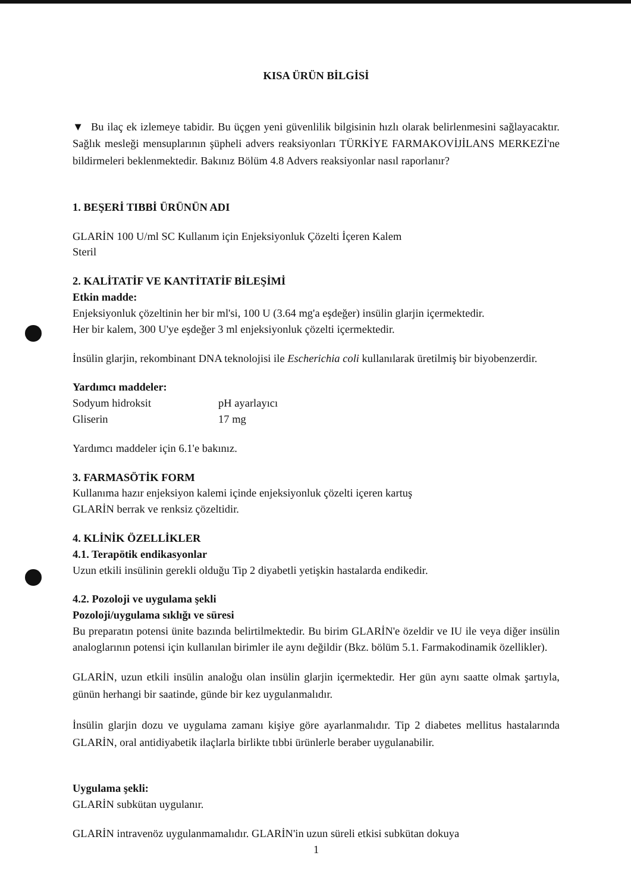KISA ÜRÜN BİLGİSİ
▼ Bu ilaç ek izlemeye tabidir. Bu üçgen yeni güvenlilik bilgisinin hızlı olarak belirlenmesini sağlayacaktır. Sağlık mesleği mensuplarının şüpheli advers reaksiyonları TÜRKİYE FARMAKOVİJİLANS MERKEZİ'ne bildirmeleri beklenmektedir. Bakınız Bölüm 4.8 Advers reaksiyonlar nasıl raporlanır?
1. BEŞERİ TIBBİ ÜRÜNÜN ADI
GLARİN 100 U/ml SC Kullanım için Enjeksiyonluk Çözelti İçeren Kalem
Steril
2. KALİTATİF VE KANTİTATİF BİLEŞİMİ
Etkin madde:
Enjeksiyonluk çözeltinin her bir ml'si, 100 U (3.64 mg'a eşdeğer) insülin glarjin içermektedir.
Her bir kalem, 300 U'ye eşdeğer 3 ml enjeksiyonluk çözelti içermektedir.
İnsülin glarjin, rekombinant DNA teknolojisi ile Escherichia coli kullanılarak üretilmiş bir biyobenzerdir.
Yardımcı maddeler:
| Sodyum hidroksit | pH ayarlayıcı |
| Gliserin | 17 mg |
Yardımcı maddeler için 6.1'e bakınız.
3. FARMASÖTİK FORM
Kullanıma hazır enjeksiyon kalemi içinde enjeksiyonluk çözelti içeren kartuş
GLARİN berrak ve renksiz çözeltidir.
4. KLİNİK ÖZELLİKLER
4.1. Terapötik endikasyonlar
Uzun etkili insülinin gerekli olduğu Tip 2 diyabetli yetişkin hastalarda endikedir.
4.2. Pozoloji ve uygulama şekli
Pozoloji/uygulama sıklığı ve süresi
Bu preparatın potensi ünite bazında belirtilmektedir. Bu birim GLARİN'e özeldir ve IU ile veya diğer insülin analoglarının potensi için kullanılan birimler ile aynı değildir (Bkz. bölüm 5.1. Farmakodinamik özellikler).
GLARİN, uzun etkili insülin analoğu olan insülin glarjin içermektedir. Her gün aynı saatte olmak şartıyla, günün herhangi bir saatinde, günde bir kez uygulanmalıdır.
İnsülin glarjin dozu ve uygulama zamanı kişiye göre ayarlanmalıdır. Tip 2 diabetes mellitus hastalarında GLARİN, oral antidiyabetik ilaçlarla birlikte tıbbi ürünlerle beraber uygulanabilir.
Uygulama şekli:
GLARİN subkütan uygulanır.
GLARİN intravenöz uygulanmamalıdır. GLARİN'in uzun süreli etkisi subkütan dokuya
1